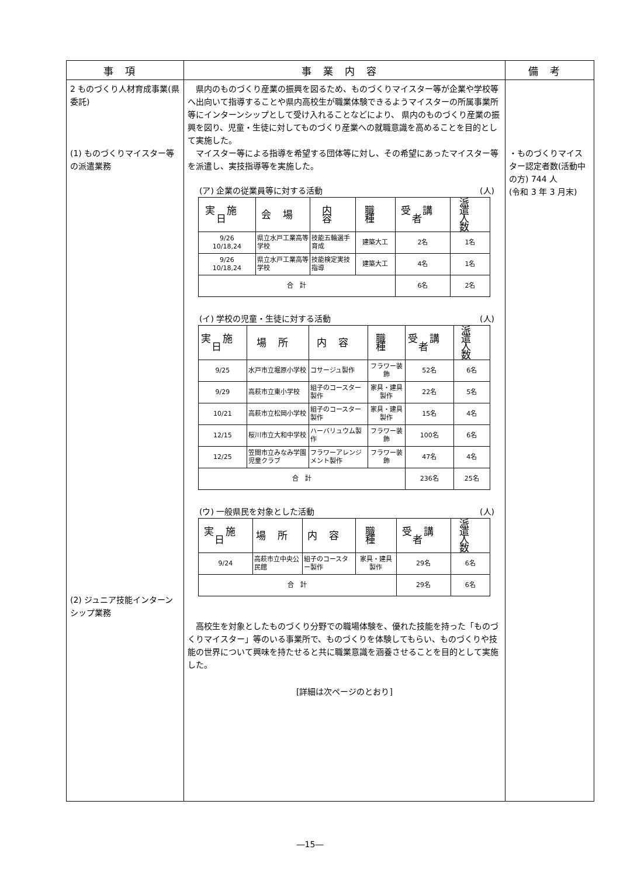| 事項 | 事業内容 | 備考 |
| --- | --- | --- |
| 2 ものづくり人材育成事業(県委託) (1) ものづくりマイスター等の派遣業務 (2) ジュニア技能インターンシップ業務 | 県内のものづくり産業の振興を図るため、ものづくりマイスター等が企業や学校等へ出向いて指導することや県内高校生が職業体験できるようマイスターの所属事業所等にインターンシップとして受け入れることなどにより、 県内のものづくり産業の振興を図り、児童・生徒に対してものづくり産業への就職意識を高めることを目的として実施した。 マイスター等による指導を希望する団体等に対し、その希望にあったマイスター等を派遣し、実技指導等を実施した。 (ア) 企業の従業員等に対する活動 (人) / 実施日 / 会場 / 内容 / 職種 / 受講者 / 派遣 人数 / / --- / --- / --- / --- / --- / --- / / 9/26 10/18,24 / 県立水戸工業高等学校 / 技能五輪選手育成 / 建築大工 / 2名 / 1名 / / 9/26 10/18,24 / 県立水戸工業高等学校 / 技能検定実技指導 / 建築大工 / 4名 / 1名 / / 合 計 / / / / 6名 / 2名 / (イ) 学校の児童・生徒に対する活動 (人) / 実施日 / 場所 / 内容 / 職種 / 受講者 / 派遣 人数 / / --- / --- / --- / --- / --- / --- / / 9/25 / 水戸市立堀原小学校 / コサージュ製作 / フラワー装飾 / 52名 / 6名 / / 9/29 / 高萩市立東小学校 / 組子のコースター製作 / 家具・建具製作 / 22名 / 5名 / / 10/21 / 高萩市立松岡小学校 / 組子のコースター製作 / 家具・建具製作 / 15名 / 4名 / / 12/15 / 桜川市立大和中学校 / ハーバリュウム製作 / フラワー装飾 / 100名 / 6名 / / 12/25 / 笠間市立みなみ学園児童クラブ / フラワーアレンジメント製作 / フラワー装飾 / 47名 / 4名 / / 合 計 / / / / 236名 / 25名 / (ウ) 一般県民を対象とした活動 (人) / 実施日 / 場所 / 内容 / 職種 / 受講者 / 派遣 人数 / / --- / --- / --- / --- / --- / --- / / 9/24 / 高萩市立中央公民館 / 組子のコースター製作 / 家具・建具製作 / 29名 / 6名 / / 合 計 / / / / 29名 / 6名 / 高校生を対象としたものづくり分野での職場体験を、優れた技能を持った「ものづくりマイスター」等のいる事業所で、ものづくりを体験してもらい、ものづくりや技能の世界について興味を持たせると共に職業意識を涵養させることを目的として実施した。 [詳細は次ページのとおり] | ・ものづくりマイスター認定者数(活動中の方) 744 人 (令和 3 年 3 月末) |
―15―